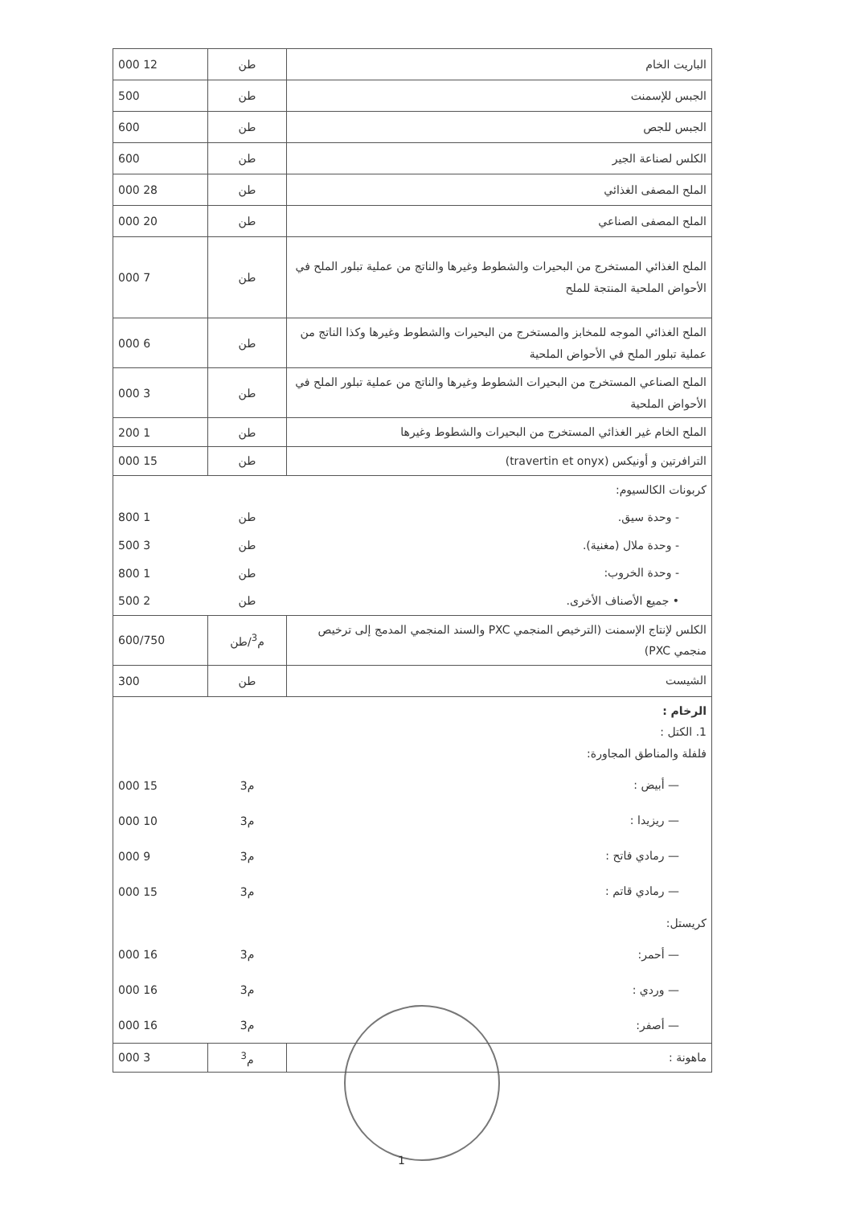| الباريت الخام | طن | 12 000 |
| الجبس للإسمنت | طن | 500 |
| الجبس للجص | طن | 600 |
| الكلس لصناعة الجير | طن | 600 |
| الملح المصفى الغذائي | طن | 28 000 |
| الملح المصفى الصناعي | طن | 20 000 |
| الملح الغذائي المستخرج من البحيرات والشطوط وغيرها والناتج من عملية تبلور الملح في الأحواض الملحية المنتجة للملح | طن | 7 000 |
| الملح الغذائي الموجه للمخابز والمستخرج من البحيرات والشطوط وغيرها وكذا الناتج من عملية تبلور الملح في الأحواض الملحية | طن | 6 000 |
| الملح الصناعي المستخرج من البحيرات الشطوط وغيرها والناتج من عملية تبلور الملح في الأحواض الملحية | طن | 3 000 |
| الملح الخام غير الغذائي المستخرج من البحيرات والشطوط وغيرها | طن | 1 200 |
| الترافرتين و أونيكس (travertin et onyx) | طن | 15 000 |
| كربونات الكالسيوم: | | |
| - وحدة سيق. | طن | 1 800 |
| - وحدة ملال (مغنية). | طن | 3 500 |
| - وحدة الخروب: | طن | 1 800 |
| • جميع الأصناف الأخرى. | طن | 2 500 |
| الكلس لإنتاج الإسمنت (الترخيص المنجمي PXC والسند المنجمي المدمج إلى ترخيص منجمي PXC) | م<sup>3</sup>/طن | 600/750 |
| الشيست | طن | 300 |
| الرخام : 1. الكتل : فلفلة والمناطق المجاورة: | | |
| — أبيض : | م3 | 15 000 |
| — ريزيدا : | م3 | 10 000 |
| — رمادي فاتح : | م3 | 9 000 |
| — رمادي قاتم : | م3 | 15 000 |
| كريستل: | | |
| — أحمر: | م3 | 16 000 |
| — وردي : | م3 | 16 000 |
| — أصفر: | م3 | 16 000 |
| ماهونة : | م<sup>3</sup> | 3 000 |
1